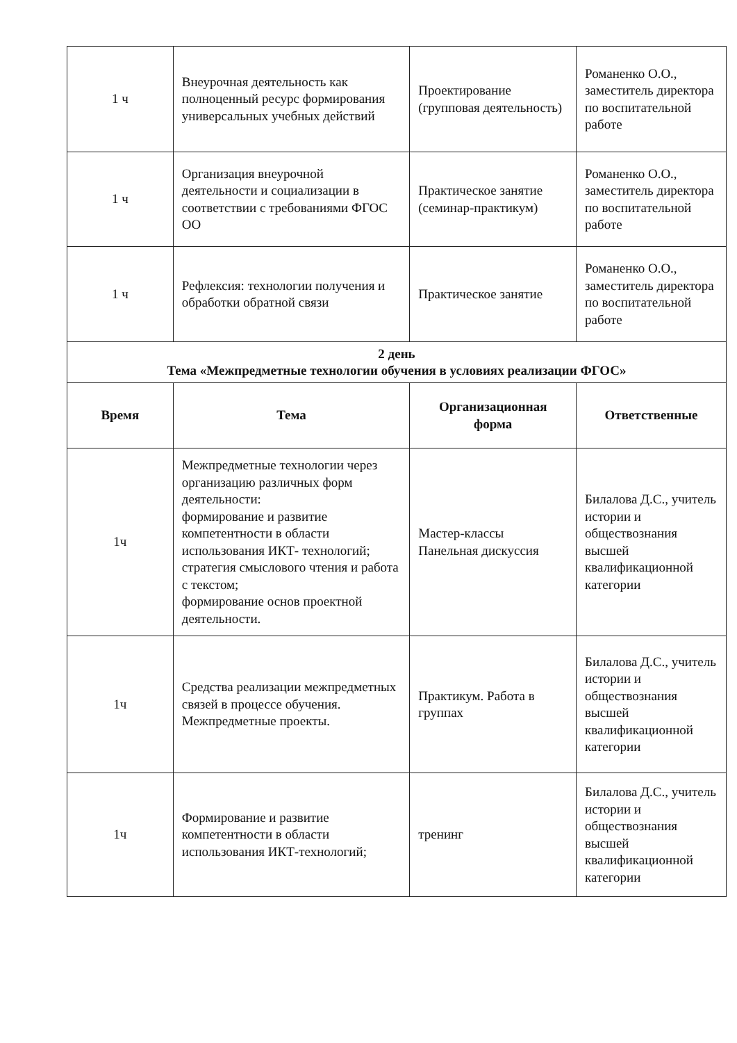| 1 ч | Внеурочная деятельность как полноценный ресурс формирования универсальных учебных действий | Проектирование (групповая деятельность) | Романенко О.О., заместитель директора по воспитательной работе |
| 1 ч | Организация внеурочной деятельности и социализации в соответствии с требованиями ФГОС ОО | Практическое занятие (семинар-практикум) | Романенко О.О., заместитель директора по воспитательной работе |
| 1 ч | Рефлексия: технологии получения и обработки обратной связи | Практическое занятие | Романенко О.О., заместитель директора по воспитательной работе |
| 2 день Тема «Межпредметные технологии обучения в условиях реализации ФГОС» | | | |
| Время | Тема | Организационная форма | Ответственные |
| 1ч | Межпредметные технологии через организацию различных форм деятельности: формирование и развитие компетентности в области использования ИКТ- технологий; стратегия смыслового чтения и работа с текстом; формирование основ проектной деятельности. | Мастер-классы Панельная дискуссия | Билалова Д.С., учитель истории и обществознания высшей квалификационной категории |
| 1ч | Средства реализации межпредметных связей в процессе обучения. Межпредметные проекты. | Практикум. Работа в группах | Билалова Д.С., учитель истории и обществознания высшей квалификационной категории |
| 1ч | Формирование и развитие компетентности в области использования ИКТ-технологий; | тренинг | Билалова Д.С., учитель истории и обществознания высшей квалификационной категории |